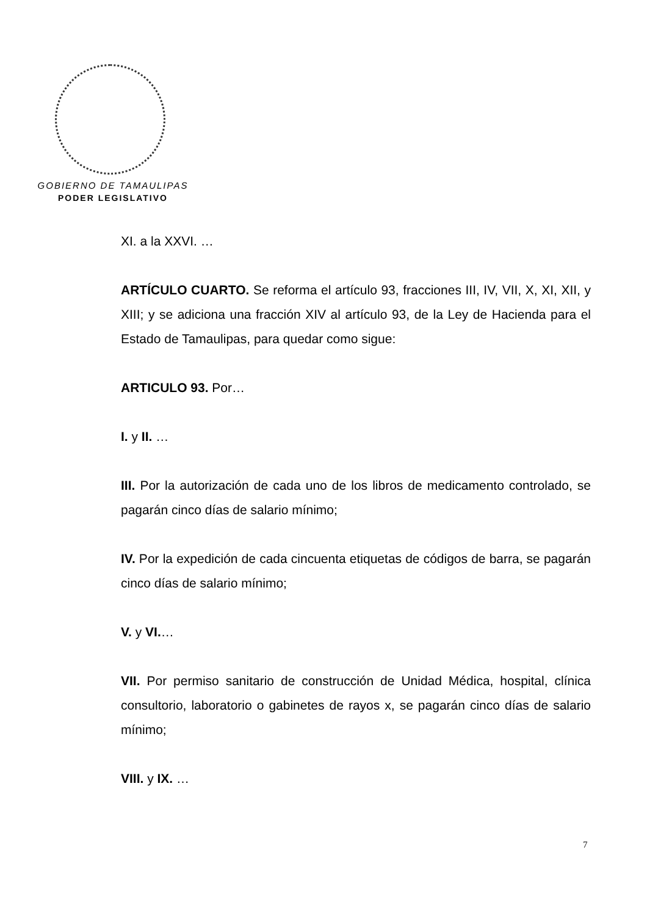GOBIERNO DE TAMAULIPAS
PODER LEGISLATIVO
XI. a la XXVI. …
ARTÍCULO CUARTO. Se reforma el artículo 93, fracciones III, IV, VII, X, XI, XII, y XIII; y se adiciona una fracción XIV al artículo 93, de la Ley de Hacienda para el Estado de Tamaulipas, para quedar como sigue:
ARTICULO 93. Por…
I. y II. …
III. Por la autorización de cada uno de los libros de medicamento controlado, se pagarán cinco días de salario mínimo;
IV. Por la expedición de cada cincuenta etiquetas de códigos de barra, se pagarán cinco días de salario mínimo;
V. y VI.…
VII. Por permiso sanitario de construcción de Unidad Médica, hospital, clínica consultorio, laboratorio o gabinetes de rayos x, se pagarán cinco días de salario mínimo;
VIII. y IX. …
7